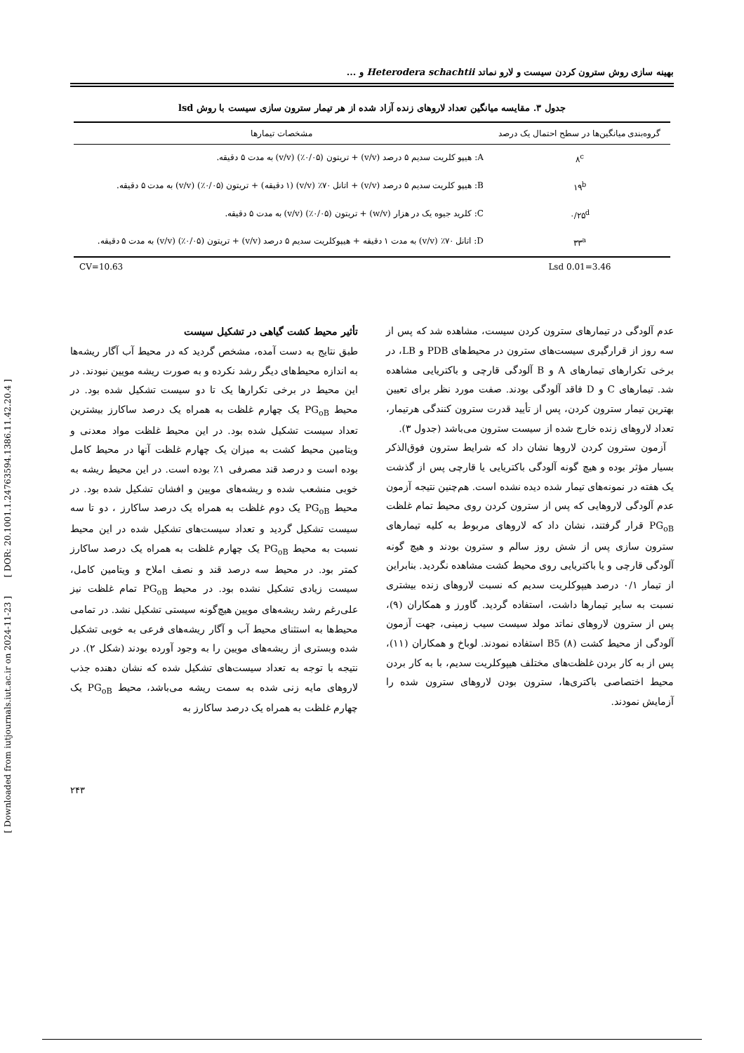[ Downloaded from iutjournals.iut.ac.ir on 2024-11-23 ] [ DOR: 20.1001.1.24763594.1386.11.42.20.4 ]
بهینه سازی روش سترون کردن سیست و لارو نماتد Heterodera schachtii و ...
جدول ۳. مقایسه میانگین تعداد لاروهای زنده آزاد شده از هر تیمار سترون سازی سیست با روش lsd
| گروه‌بندی میانگین‌ها در سطح احتمال یک درصد | مشخصات تیمارها |
| --- | --- |
| ۸<sup>c</sup> | A: هیپو کلریت سدیم ۵ درصد (v/v) + تریتون (۰/۰۵٪) (v/v) به مدت ۵ دقیقه. |
| ۱۹<sup>b</sup> | B: هیپو کلریت سدیم ۵ درصد (v/v) + اتانل ۷۰٪ (v/v) (۱ دقیقه) + تریتون (۰/۰۵٪) (v/v) به مدت ۵ دقیقه. |
| ۰/۲۵<sup>d</sup> | C: کلرید جیوه یک در هزار (w/v) + تریتون (۰/۰۵٪) (v/v) به مدت ۵ دقیقه. |
| ۳۳<sup>a</sup> | D: اتانل ۷۰٪ (v/v) به مدت ۱ دقیقه + هیپوکلریت سدیم ۵ درصد (v/v) + تریتون (۰/۰۵٪) (v/v) به مدت ۵ دقیقه. |
| Lsd 0.01=3.46 | CV=10.63 |
عدم آلودگی در تیمارهای سترون کردن سیست، مشاهده شد که پس از سه روز از قرارگیری سیست‌های سترون در محیط‌های PDB و LB، در برخی تکرارهای تیمارهای A و B آلودگی قارچی و باکتریایی مشاهده شد. تیمارهای C و D فاقد آلودگی بودند. صفت مورد نظر برای تعیین بهترین تیمار سترون کردن، پس از تأیید قدرت سترون کنندگی هرتیمار، تعداد لاروهای زنده خارج شده از سیست سترون می‌باشد (جدول ۳).
آزمون سترون کردن لاروها نشان داد که شرایط سترون فوق‌الذکر بسیار مؤثر بوده و هیچ گونه آلودگی باکتریایی یا قارچی پس از گذشت یک هفته در نمونه‌های تیمار شده دیده نشده است. هم‌چنین نتیجه آزمون عدم آلودگی لاروهایی که پس از سترون کردن روی محیط تمام غلظت PG<sub>oB</sub> قرار گرفتند، نشان داد که لاروهای مربوط به کلیه تیمارهای سترون سازی پس از شش روز سالم و سترون بودند و هیچ گونه آلودگی قارچی و یا باکتریایی روی محیط کشت مشاهده نگردید. بنابراین از تیمار ۰/۱ درصد هیپوکلریت سدیم که نسبت لاروهای زنده بیشتری نسبت به سایر تیمارها داشت، استفاده گردید. گاورز و همکاران (۹)، پس از سترون لاروهای نماتد مولد سیست سیب زمینی، جهت آزمون آلودگی از محیط کشت B5 (۸) استفاده نمودند. لوباخ و همکاران (۱۱)، پس از به کار بردن غلظت‌های مختلف هیپوکلریت سدیم، با به کار بردن محیط اختصاصی باکتری‌ها، سترون بودن لاروهای سترون شده را آزمایش نمودند.
تأثیر محیط کشت گیاهی در تشکیل سیست
طبق نتایج به دست آمده، مشخص گردید که در محیط آب آگار ریشه‌ها به اندازه محیط‌های دیگر رشد نکرده و به صورت ریشه مویین نبودند. در این محیط در برخی تکرارها یک تا دو سیست تشکیل شده بود. در محیط PG<sub>oB</sub> یک چهارم غلظت به همراه یک درصد ساکارز بیشترین تعداد سیست تشکیل شده بود. در این محیط غلظت مواد معدنی و ویتامین محیط کشت به میزان یک چهارم غلظت آنها در محیط کامل بوده است و درصد قند مصرفی ۱٪ بوده است. در این محیط ریشه به خوبی منشعب شده و ریشه‌های مویین و افشان تشکیل شده بود. در محیط PG<sub>oB</sub> یک دوم غلظت به همراه یک درصد ساکارز ، دو تا سه سیست تشکیل گردید و تعداد سیست‌های تشکیل شده در این محیط نسبت به محیط PG<sub>oB</sub> یک چهارم غلظت به همراه یک درصد ساکارز کمتر بود. در محیط سه درصد قند و نصف املاح و ویتامین کامل، سیست زیادی تشکیل نشده بود. در محیط PG<sub>oB</sub> تمام غلظت نیز علی‌رغم رشد ریشه‌های مویین هیچ‌گونه سیستی تشکیل نشد. در تمامی محیط‌ها به استثنای محیط آب و آگار ریشه‌های فرعی به خوبی تشکیل شده وبستری از ریشه‌های مویین را به وجود آورده بودند (شکل ۲). در نتیجه با توجه به تعداد سیست‌های تشکیل شده که نشان دهنده جذب لاروهای مایه زنی شده به سمت ریشه می‌باشد، محیط PG<sub>oB</sub> یک چهارم غلظت به همراه یک درصد ساکارز به
۲۴۳